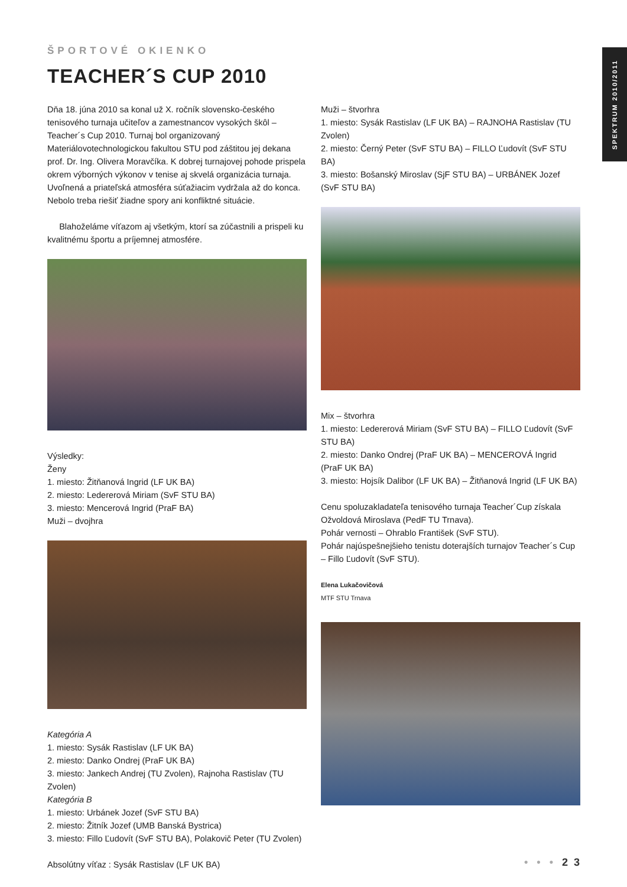SPEKTRUM 2010/2011
ŠPORTOVÉ OKIENKO
TEACHER´S CUP 2010
Dňa 18. júna 2010 sa konal už X. ročník slovensko-českého tenisového turnaja učiteľov a zamestnancov vysokých škôl – Teacher´s Cup 2010. Turnaj bol organizovaný Materiálovotechnologickou fakultou STU pod záštitou jej dekana prof. Dr. Ing. Olivera Moravčíka. K dobrej turnajovej pohode prispela okrem výborných výkonov v tenise aj skvelá organizácia turnaja. Uvoľnená a priateľská atmosféra súťažiacim vydržala až do konca. Nebolo treba riešiť žiadne spory ani konfliktné situácie.
Blahoželáme víťazom aj všetkým, ktorí sa zúčastnili a prispeli ku kvalitnému športu a príjemnej atmosfére.
Výsledky:
Ženy
1. miesto: Žitňanová Ingrid (LF UK BA)
2. miesto: Ledererová Miriam (SvF STU BA)
3. miesto: Mencerová Ingrid (PraF BA)
Muži – dvojhra
Kategória A
1. miesto: Sysák Rastislav (LF UK BA)
2. miesto: Danko Ondrej (PraF UK BA)
3. miesto: Jankech Andrej (TU Zvolen), Rajnoha Rastislav (TU Zvolen)
Kategória B
1. miesto: Urbánek Jozef (SvF STU BA)
2. miesto: Žitník Jozef (UMB Banská Bystrica)
3. miesto: Fillo Ľudovít (SvF STU BA), Polakovič Peter (TU Zvolen)
Absolútny víťaz : Sysák Rastislav (LF UK BA)
Muži – štvorhra
1. miesto: Sysák Rastislav (LF UK BA) – RAJNOHA Rastislav (TU Zvolen)
2. miesto: Černý Peter (SvF STU BA) – FILLO Ľudovít (SvF STU BA)
3. miesto: Bošanský Miroslav (SjF STU BA) – URBÁNEK Jozef (SvF STU BA)
Mix – štvorhra
1. miesto: Ledererová Miriam (SvF STU BA) – FILLO Ľudovít (SvF STU BA)
2. miesto: Danko Ondrej (PraF UK BA) – MENCEROVÁ Ingrid (PraF UK BA)
3. miesto: Hojsík Dalibor (LF UK BA) – Žitňanová Ingrid (LF UK BA)
Cenu spoluzakladateľa tenisového turnaja Teacher´Cup získala Ožvoldová Miroslava (PedF TU Trnava).
Pohár vernosti – Ohrablo František (SvF STU).
Pohár najúspešnejšieho tenistu doterajších turnajov Teacher´s Cup – Fillo Ľudovít (SvF STU).
Elena Lukačovičová
MTF STU Trnava
• • • 2 3